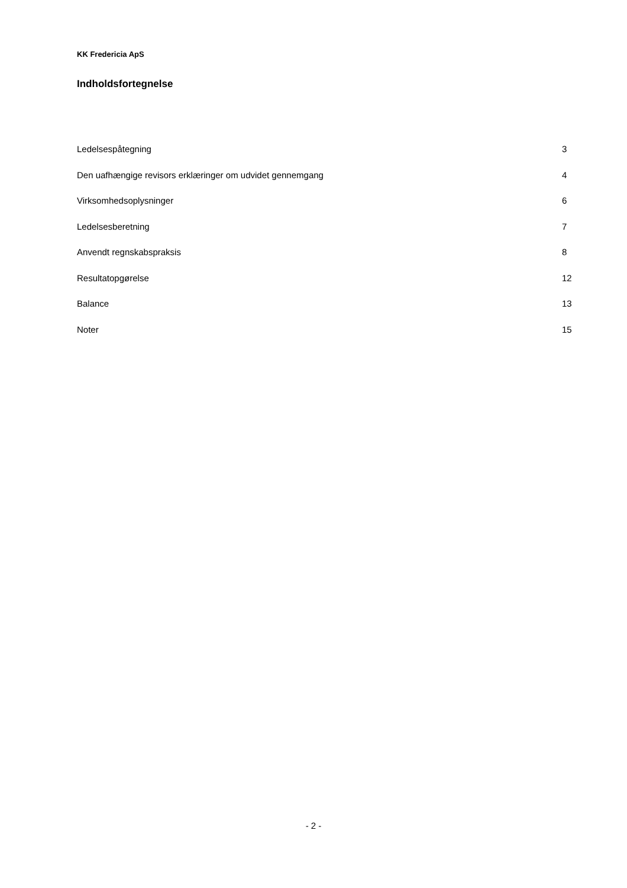KK Fredericia ApS
Indholdsfortegnelse
| Ledelsespåtegning | 3 |
| Den uafhængige revisors erklæringer om udvidet gennemgang | 4 |
| Virksomhedsoplysninger | 6 |
| Ledelsesberetning | 7 |
| Anvendt regnskabspraksis | 8 |
| Resultatopgørelse | 12 |
| Balance | 13 |
| Noter | 15 |
- 2 -